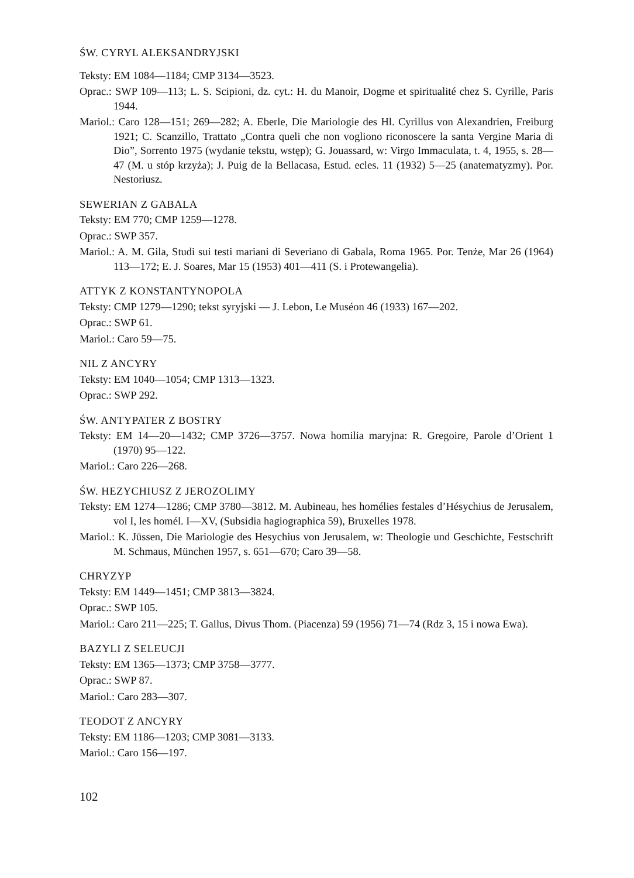ŚW. CYRYL ALEKSANDRYJSKI
Teksty: EM 1084—1184; CMP 3134—3523.
Oprac.: SWP 109—113; L. S. Scipioni, dz. cyt.: H. du Manoir, Dogme et spiritualité chez S. Cyrille, Paris 1944.
Mariol.: Caro 128—151; 269—282; A. Eberle, Die Mariologie des Hl. Cyrillus von Alexandrien, Freiburg 1921; C. Scanzillo, Trattato „Contra queli che non vogliono riconoscere la santa Vergine Maria di Dio”, Sorrento 1975 (wydanie tekstu, wstęp); G. Jouassard, w: Virgo Immaculata, t. 4, 1955, s. 28—47 (M. u stóp krzyża); J. Puig de la Bellacasa, Estud. ecles. 11 (1932) 5—25 (anatematyzmy). Por. Nestoriusz.
SEWERIAN Z GABALA
Teksty: EM 770; CMP 1259—1278.
Oprac.: SWP 357.
Mariol.: A. M. Gila, Studi sui testi mariani di Severiano di Gabala, Roma 1965. Por. Tenże, Mar 26 (1964) 113—172; E. J. Soares, Mar 15 (1953) 401—411 (S. i Protewangelia).
ATTYK Z KONSTANTYNOPOLA
Teksty: CMP 1279—1290; tekst syryjski — J. Lebon, Le Muséon 46 (1933) 167—202.
Oprac.: SWP 61.
Mariol.: Caro 59—75.
NIL Z ANCYRY
Teksty: EM 1040—1054; CMP 1313—1323.
Oprac.: SWP 292.
ŚW. ANTYPATER Z BOSTRY
Teksty: EM 14—20—1432; CMP 3726—3757. Nowa homilia maryjna: R. Gregoire, Parole d’Orient 1 (1970) 95—122.
Mariol.: Caro 226—268.
ŚW. HEZYCHIUSZ Z JEROZOLIMY
Teksty: EM 1274—1286; CMP 3780—3812. M. Aubineau, hes homélies festales d’Hésychius de Jerusalem, vol I, les homél. I—XV, (Subsidia hagiographica 59), Bruxelles 1978.
Mariol.: K. Jüssen, Die Mariologie des Hesychius von Jerusalem, w: Theologie und Geschichte, Festschrift M. Schmaus, München 1957, s. 651—670; Caro 39—58.
CHRYZYP
Teksty: EM 1449—1451; CMP 3813—3824.
Oprac.: SWP 105.
Mariol.: Caro 211—225; T. Gallus, Divus Thom. (Piacenza) 59 (1956) 71—74 (Rdz 3, 15 i nowa Ewa).
BAZYLI Z SELEUCJI
Teksty: EM 1365—1373; CMP 3758—3777.
Oprac.: SWP 87.
Mariol.: Caro 283—307.
TEODOT Z ANCYRY
Teksty: EM 1186—1203; CMP 3081—3133.
Mariol.: Caro 156—197.
102